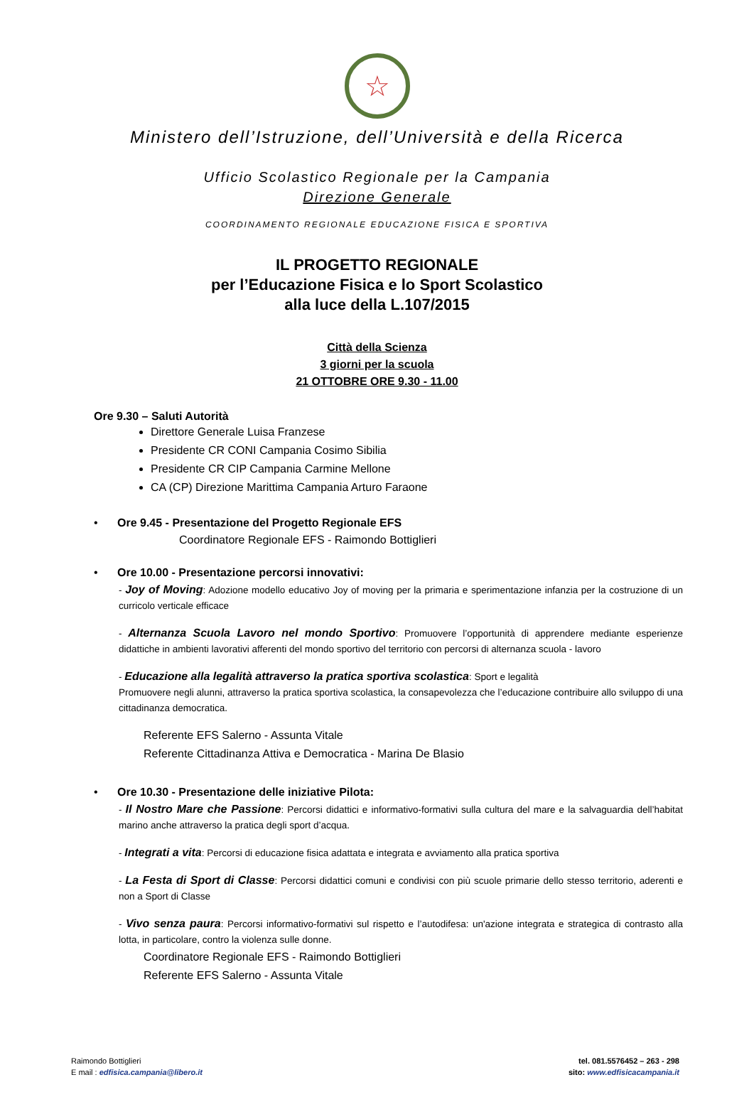☆
Ministero dell’Istruzione, dell’Università e della Ricerca
Ufficio Scolastico Regionale per la Campania
Direzione Generale
COORDINAMENTO REGIONALE EDUCAZIONE FISICA E SPORTIVA
IL PROGETTO REGIONALE
per l’Educazione Fisica e lo Sport Scolastico
alla luce della L.107/2015
Città della Scienza
3 giorni per la scuola
21 OTTOBRE ORE 9.30 - 11.00
Ore 9.30 – Saluti Autorità
Direttore Generale Luisa Franzese
Presidente CR CONI Campania Cosimo Sibilia
Presidente CR CIP Campania Carmine Mellone
CA (CP) Direzione Marittima Campania Arturo Faraone
• Ore 9.45 - Presentazione del Progetto Regionale EFS
Coordinatore Regionale EFS - Raimondo Bottiglieri
• Ore 10.00 - Presentazione percorsi innovativi:
- Joy of Moving: Adozione modello educativo Joy of moving per la primaria e sperimentazione infanzia per la costruzione di un curricolo verticale efficace
- Alternanza Scuola Lavoro nel mondo Sportivo: Promuovere l’opportunità di apprendere mediante esperienze didattiche in ambienti lavorativi afferenti del mondo sportivo del territorio con percorsi di alternanza scuola - lavoro
- Educazione alla legalità attraverso la pratica sportiva scolastica: Sport e legalità
Promuovere negli alunni, attraverso la pratica sportiva scolastica, la consapevolezza che l’educazione contribuire allo sviluppo di una cittadinanza democratica.
Referente EFS Salerno - Assunta Vitale
Referente Cittadinanza Attiva e Democratica - Marina De Blasio
• Ore 10.30 - Presentazione delle iniziative Pilota:
- Il Nostro Mare che Passione: Percorsi didattici e informativo-formativi sulla cultura del mare e la salvaguardia dell’habitat marino anche attraverso la pratica degli sport d’acqua.
- Integrati a vita: Percorsi di educazione fisica adattata e integrata e avviamento alla pratica sportiva
- La Festa di Sport di Classe: Percorsi didattici comuni e condivisi con più scuole primarie dello stesso territorio, aderenti e non a Sport di Classe
- Vivo senza paura: Percorsi informativo-formativi sul rispetto e l’autodifesa: un'azione integrata e strategica di contrasto alla lotta, in particolare, contro la violenza sulle donne.
Coordinatore Regionale EFS - Raimondo Bottiglieri
Referente EFS Salerno - Assunta Vitale
Raimondo Bottiglieri
E mail : edfisica.campania@libero.it
tel. 081.5576452 – 263 - 298
sito: www.edfisicacampania.it